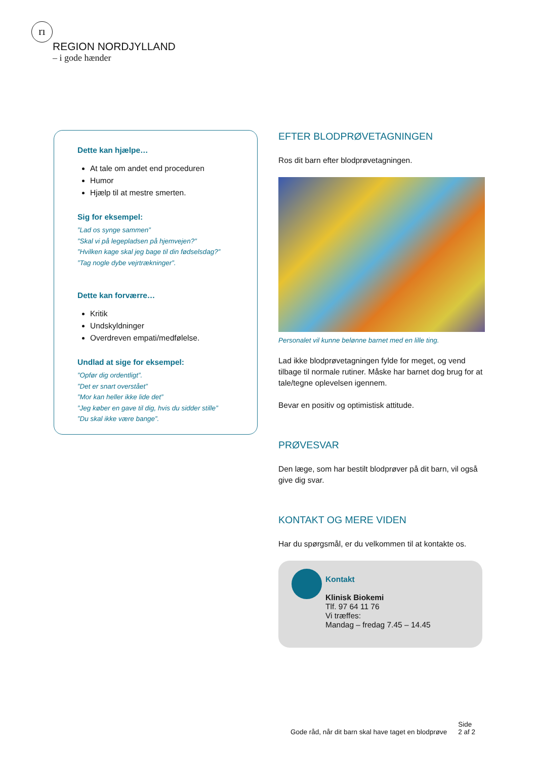rı
REGION NORDJYLLAND
– i gode hænder
Dette kan hjælpe…
At tale om andet end proceduren
Humor
Hjælp til at mestre smerten.
Sig for eksempel:
”Lad os synge sammen”
”Skal vi på legepladsen på hjemvejen?”
”Hvilken kage skal jeg bage til din fødselsdag?”
”Tag nogle dybe vejrtrækninger”.
Dette kan forværre…
Kritik
Undskyldninger
Overdreven empati/medfølelse.
Undlad at sige for eksempel:
”Opfør dig ordentligt”.
”Det er snart overstået”
”Mor kan heller ikke lide det”
”Jeg køber en gave til dig, hvis du sidder stille”
”Du skal ikke være bange”.
EFTER BLODPRØVETAGNINGEN
Ros dit barn efter blodprøvetagningen.
Personalet vil kunne belønne barnet med en lille ting.
Lad ikke blodprøvetagningen fylde for meget, og vend tilbage til normale rutiner. Måske har barnet dog brug for at tale/tegne oplevelsen igennem.
Bevar en positiv og optimistisk attitude.
PRØVESVAR
Den læge, som har bestilt blodprøver på dit barn, vil også give dig svar.
KONTAKT OG MERE VIDEN
Har du spørgsmål, er du velkommen til at kontakte os.
Kontakt
Klinisk Biokemi
Tlf. 97 64 11 76
Vi træffes:
Mandag – fredag 7.45 – 14.45
Gode råd, når dit barn skal have taget en blodprøve Side
2 af 2